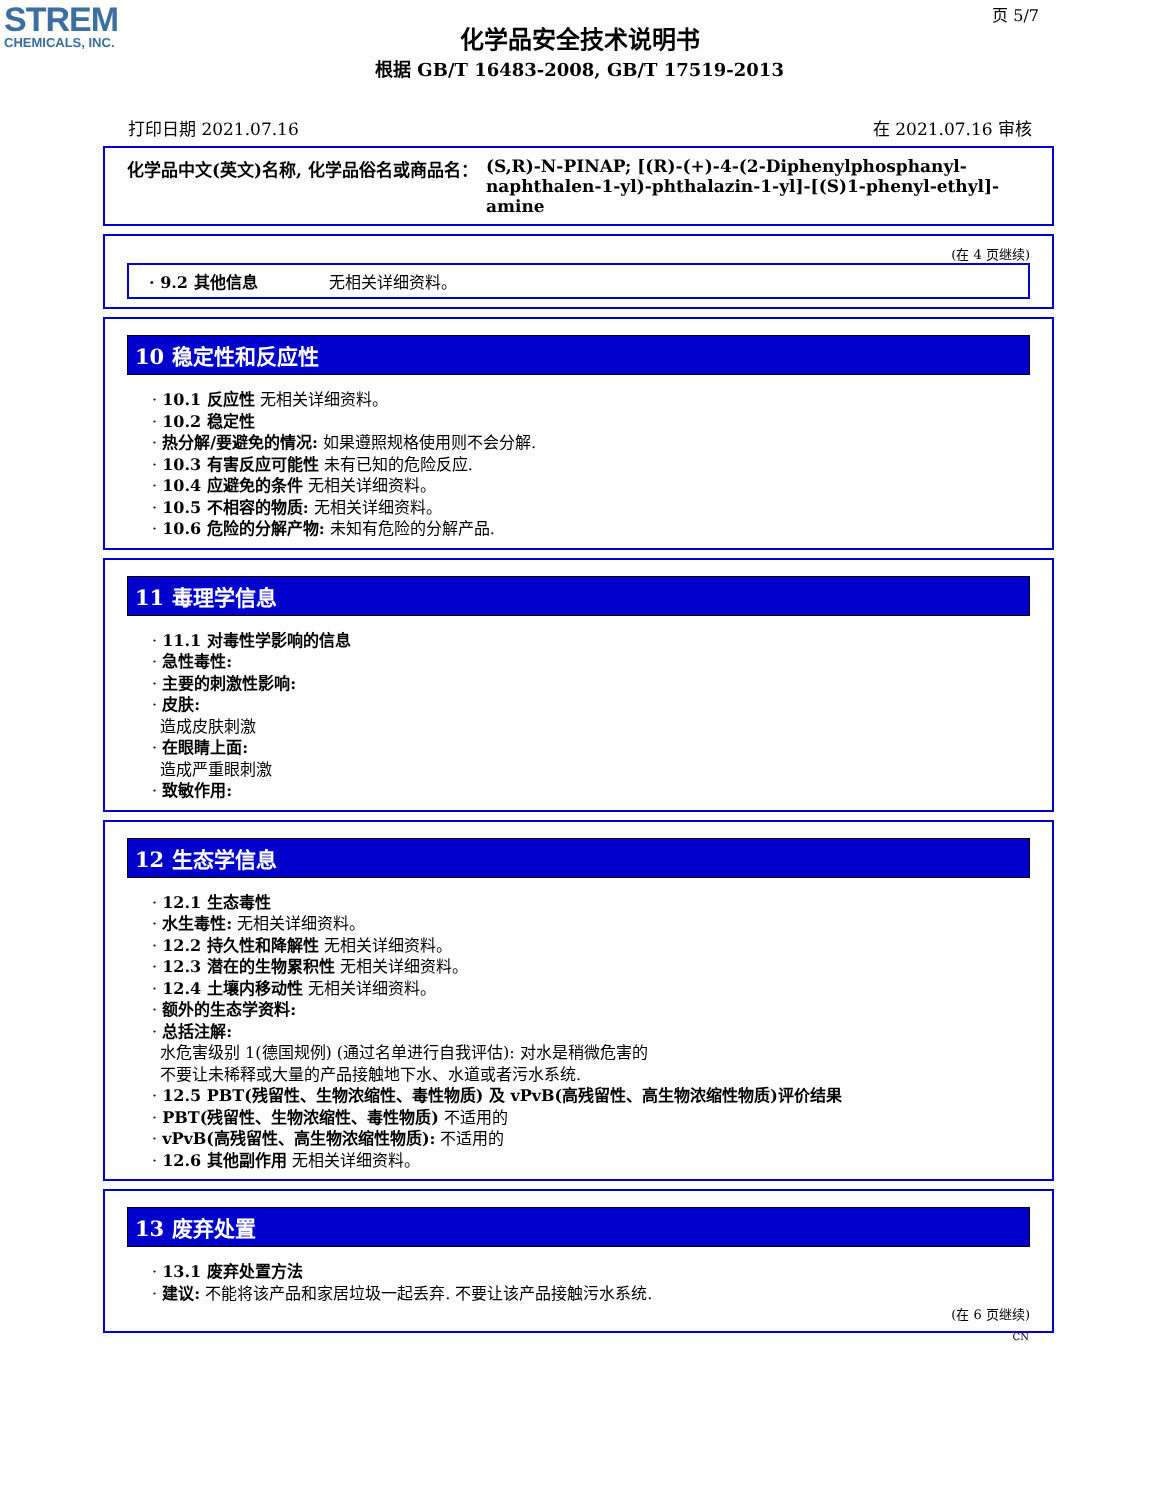STREM
CHEMICALS, INC.
页 5/7
化学品安全技术说明书
根据 GB/T 16483-2008, GB/T 17519-2013
打印日期 2021.07.16 在 2021.07.16 审核
化学品中文(英文)名称, 化学品俗名或商品名： (S,R)-N-PINAP; [(R)-(+)-4-(2-Diphenylphosphanyl-naphthalen-1-yl)-phthalazin-1-yl]-[(S)1-phenyl-ethyl]-amine
(在 4 页继续)
· 9.2 其他信息 无相关详细资料。
10 稳定性和反应性
· 10.1 反应性 无相关详细资料。
· 10.2 稳定性
· 热分解/要避免的情况: 如果遵照规格使用则不会分解.
· 10.3 有害反应可能性 未有已知的危险反应.
· 10.4 应避免的条件 无相关详细资料。
· 10.5 不相容的物质: 无相关详细资料。
· 10.6 危险的分解产物: 未知有危险的分解产品.
11 毒理学信息
· 11.1 对毒性学影响的信息
· 急性毒性:
· 主要的刺激性影响:
· 皮肤:
造成皮肤刺激
· 在眼睛上面:
造成严重眼刺激
· 致敏作用:
12 生态学信息
· 12.1 生态毒性
· 水生毒性: 无相关详细资料。
· 12.2 持久性和降解性 无相关详细资料。
· 12.3 潜在的生物累积性 无相关详细资料。
· 12.4 土壤内移动性 无相关详细资料。
· 额外的生态学资料:
· 总括注解:
水危害级别 1(德国规例) (通过名单进行自我评估): 对水是稍微危害的
不要让未稀释或大量的产品接触地下水、水道或者污水系统.
· 12.5 PBT(残留性、生物浓缩性、毒性物质) 及 vPvB(高残留性、高生物浓缩性物质)评价结果
· PBT(残留性、生物浓缩性、毒性物质) 不适用的
· vPvB(高残留性、高生物浓缩性物质): 不适用的
· 12.6 其他副作用 无相关详细资料。
13 废弃处置
· 13.1 废弃处置方法
· 建议: 不能将该产品和家居垃圾一起丢弃. 不要让该产品接触污水系统.
(在 6 页继续)
CN